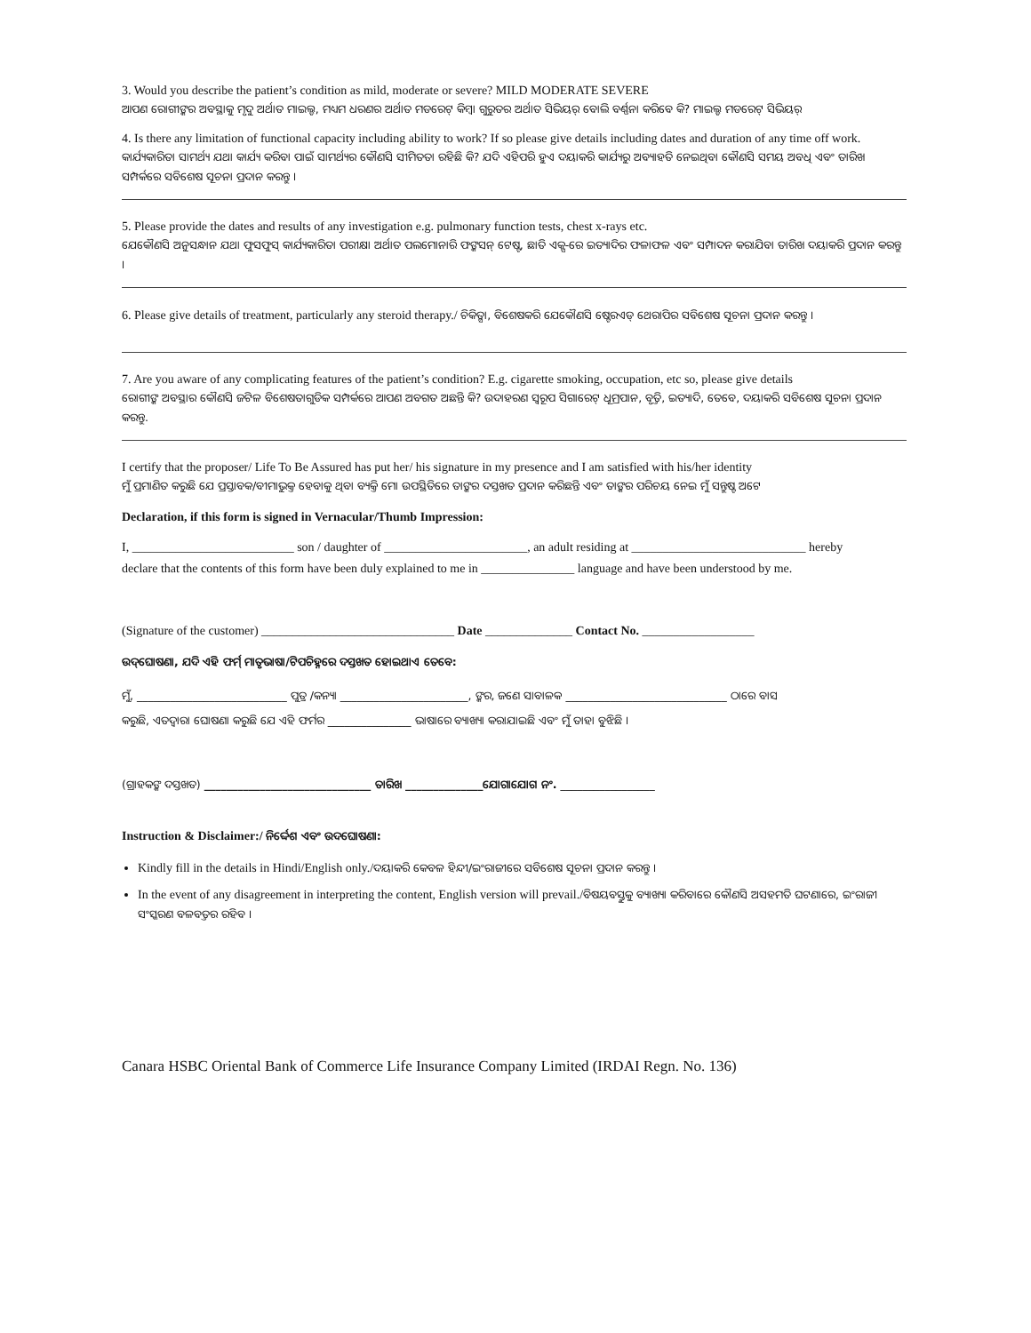3. Would you describe the patient’s condition as mild, moderate or severe? MILD MODERATE SEVERE
ଆପଣ ରୋଗୀଙ୍କର ଅବସ୍ଥାକୁ ମୃଦୁ ଅର୍ଥାତ ମାଇଲ୍ଡ, ମଧ୍ୟମ ଧରଣର ଅର୍ଥାତ ମଡରେଟ୍ କିମ୍ବା ଗୁରୁତର ଅର୍ଥାତ ସିଭିୟର୍ ବୋଲି ବର୍ଣ୍ଣନା କରିବେ କି? ମାଇଲ୍ଡ ମଡରେଟ୍ ସିଭିୟର୍
4. Is there any limitation of functional capacity including ability to work? If so please give details including dates and duration of any time off work.
କାର୍ଯ୍ୟକାରିତା ସାମର୍ଥ୍ୟ ଯଥା କାର୍ଯ୍ୟ କରିବା ପାଇଁ ସାମର୍ଥ୍ୟର କୌଣସି ସୀମିତତା ରହିଛି କି? ଯଦି ଏହିପରି ହୁଏ ଦୟାକରି କାର୍ଯ୍ୟରୁ ଅବ୍ୟାହତି ନେଇଥିବା କୌଣସି ସମୟ ଅବଧି ଏବଂ ତାରିଖ ସମ୍ପର୍କରେ ସବିଶେଷ ସୂଚନା ପ୍ରଦାନ କରନ୍ତୁ ।
5. Please provide the dates and results of any investigation e.g. pulmonary function tests, chest x-rays etc.
ଯେକୌଣସି ଅନୁସନ୍ଧାନ ଯଥା ଫୁସଫୁସ୍ କାର୍ଯ୍ୟକାରିତା ପରୀକ୍ଷା ଅର୍ଥାତ ପଲମୋନାରି ଫଙ୍କସନ୍ ଟେଷ୍ଟ, ଛାତି ଏକ୍ସ-ରେ ଇତ୍ୟାଦିର ଫଳାଫଳ ଏବଂ ସମ୍ପାଦନ କରାଯିବା ତାରିଖ ଦୟାକରି ପ୍ରଦାନ କରନ୍ତୁ ।
6. Please give details of treatment, particularly any steroid therapy./ ଚିକିତ୍ସା, ବିଶେଷକରି ଯେକୌଣସି ଷ୍ଟେରଏଡ୍ ଥେରାପିର ସବିଶେଷ ସୂଚନା ପ୍ରଦାନ କରନ୍ତୁ ।
7. Are you aware of any complicating features of the patient’s condition? E.g. cigarette smoking, occupation, etc so, please give details
ରୋଗୀଙ୍କ ଅବସ୍ଥାର କୌଣସି ଜଟିଳ ବିଶେଷତାଗୁଡିକ ସମ୍ପର୍କରେ ଆପଣ ଅବଗତ ଅଛନ୍ତି କି? ଉଦାହରଣ ସ୍ୱରୂପ ସିଗାରେଟ୍ ଧୂମ୍ରପାନ, ବୃତ୍ତି, ଇତ୍ୟାଦି, ତେବେ, ଦୟାକରି ସବିଶେଷ ସୂଚନା ପ୍ରଦାନ କରନ୍ତୁ.
I certify that the proposer/ Life To Be Assured has put her/ his signature in my presence and I am satisfied with his/her identity
ମୁଁ ପ୍ରମାଣିତ କରୁଛି ଯେ ପ୍ରସ୍ତାବକ/ବୀମାଭୁକ୍ତ ହେବାକୁ ଥିବା ବ୍ୟକ୍ତି ମୋ ଉପସ୍ଥିତିରେ ତାଙ୍କର ଦସ୍ତଖତ ପ୍ରଦାନ କରିଛନ୍ତି ଏବଂ ତାଙ୍କର ପରିଚୟ ନେଇ ମୁଁ ସନ୍ତୁଷ୍ଟ ଅଟେ
Declaration, if this form is signed in Vernacular/Thumb Impression:
I, __________________________ son / daughter of _______________________, an adult residing at ____________________________ hereby
declare that the contents of this form have been duly explained to me in _______________ language and have been understood by me.
(Signature of the customer) _______________________________ Date ______________ Contact No. __________________
ଉଦ୍‌ଘୋଷଣା, ଯଦି ଏହି ଫର୍ମ୍ ମାତୃଭାଷା/ଟିପଚିହ୍ନରେ ଦସ୍ତଖତ ହୋଇଥାଏ ତେବେ:
ମୁଁ, ___________________________ ପୁତ୍ର /କନ୍ୟା _______________________, ଙ୍କର, ଜଣେ ସାବାଳକ _____________________________ ଠାରେ ବାସ
କରୁଛି, ଏତଦ୍ୱାରା ଘୋଷଣା କରୁଛି ଯେ ଏହି ଫର୍ମର _______________ ଭାଷାରେ ବ୍ୟାଖ୍ୟା କରାଯାଇଛି ଏବଂ ମୁଁ ତାହା ବୁଝିଛି ।
(ଗ୍ରାହକଙ୍କ ଦସ୍ତଖତ) ______________________________ ତାରିଖ ______________ଯୋଗାଯୋଗ ନଂ. _________________
Instruction & Disclaimer:/ ନିର୍ଦ୍ଦେଶ ଏବଂ ଉଦଘୋଷଣା:
Kindly fill in the details in Hindi/English only./ଦୟାକରି କେବଳ ହିନ୍ଦୀ/ଇଂରାଜୀରେ ସବିଶେଷ ସୂଚନା ପ୍ରଦାନ କରନ୍ତୁ ।
In the event of any disagreement in interpreting the content, English version will prevail./ବିଷୟବସ୍ତୁକୁ ବ୍ୟାଖ୍ୟା କରିବାରେ କୌଣସି ଅସହମତି ଘଟଣାରେ, ଇଂରାଜୀ ସଂସ୍କରଣ ବଳବତ୍ତର ରହିବ ।
Canara HSBC Oriental Bank of Commerce Life Insurance Company Limited (IRDAI Regn. No. 136)